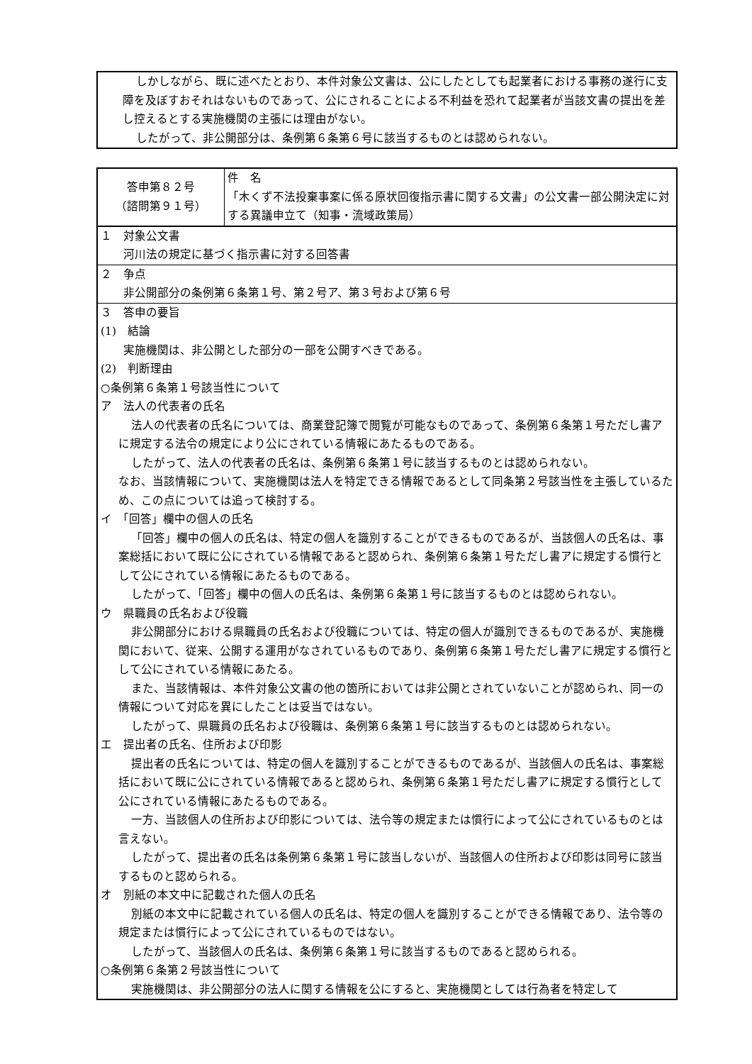しかしながら、既に述べたとおり、本件対象公文書は、公にしたとしても起業者における事務の遂行に支障を及ぼすおそれはないものであって、公にされることによる不利益を恐れて起業者が当該文書の提出を差し控えるとする実施機関の主張には理由がない。
したがって、非公開部分は、条例第６条第６号に該当するものとは認められない。
| 答申第８２号 （諮問第９１号） | 件 名 「木くず不法投棄事案に係る原状回復指示書に関する文書」の公文書一部公開決定に対する異議申立て（知事・流域政策局） |
| １ 対象公文書 河川法の規定に基づく指示書に対する回答書 | |
| ２ 争点 非公開部分の条例第６条第１号、第２号ア、第３号および第６号 | |
| ３ 答申の要旨 (1) 結論 実施機関は、非公開とした部分の一部を公開すべきである。 (2) 判断理由 ○条例第６条第１号該当性について ア 法人の代表者の氏名 法人の代表者の氏名については、商業登記簿で閲覧が可能なものであって、条例第６条第１号ただし書アに規定する法令の規定により公にされている情報にあたるものである。 したがって、法人の代表者の氏名は、条例第６条第１号に該当するものとは認められない。 なお、当該情報について、実施機関は法人を特定できる情報であるとして同条第２号該当性を主張しているため、この点については追って検討する。 イ 「回答」欄中の個人の氏名 「回答」欄中の個人の氏名は、特定の個人を識別することができるものであるが、当該個人の氏名は、事案総括において既に公にされている情報であると認められ、条例第６条第１号ただし書アに規定する慣行として公にされている情報にあたるものである。 したがって、「回答」欄中の個人の氏名は、条例第６条第１号に該当するものとは認められない。 ウ 県職員の氏名および役職 非公開部分における県職員の氏名および役職については、特定の個人が識別できるものであるが、実施機関において、従来、公開する運用がなされているものであり、条例第６条第１号ただし書アに規定する慣行として公にされている情報にあたる。 また、当該情報は、本件対象公文書の他の箇所においては非公開とされていないことが認められ、同一の情報について対応を異にしたことは妥当ではない。 したがって、県職員の氏名および役職は、条例第６条第１号に該当するものとは認められない。 エ 提出者の氏名、住所および印影 提出者の氏名については、特定の個人を識別することができるものであるが、当該個人の氏名は、事案総括において既に公にされている情報であると認められ、条例第６条第１号ただし書アに規定する慣行として公にされている情報にあたるものである。 一方、当該個人の住所および印影については、法令等の規定または慣行によって公にされているものとは言えない。 したがって、提出者の氏名は条例第６条第１号に該当しないが、当該個人の住所および印影は同号に該当するものと認められる。 オ 別紙の本文中に記載された個人の氏名 別紙の本文中に記載されている個人の氏名は、特定の個人を識別することができる情報であり、法令等の規定または慣行によって公にされているものではない。 したがって、当該個人の氏名は、条例第６条第１号に該当するものであると認められる。 ○条例第６条第２号該当性について 実施機関は、非公開部分の法人に関する情報を公にすると、実施機関としては行為者を特定して | |